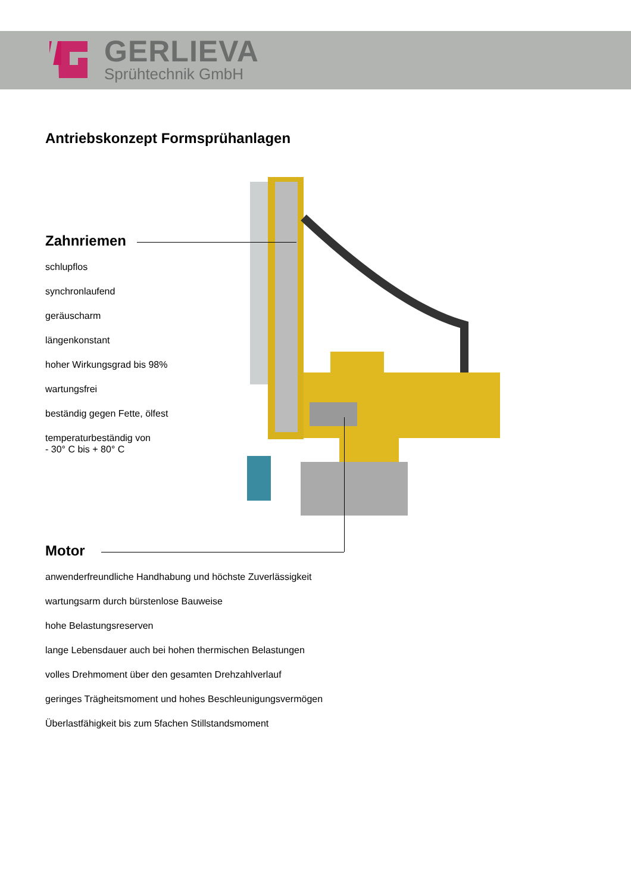GERLIEVA
Sprühtechnik GmbH
Antriebskonzept Formsprühanlagen
Zahnriemen
schlupflos
synchronlaufend
geräuscharm
längenkonstant
hoher Wirkungsgrad bis 98%
wartungsfrei
beständig gegen Fette, ölfest
temperaturbeständig von
- 30° C bis + 80° C
Motor
anwenderfreundliche Handhabung und höchste Zuverlässigkeit
wartungsarm durch bürstenlose Bauweise
hohe Belastungsreserven
lange Lebensdauer auch bei hohen thermischen Belastungen
volles Drehmoment über den gesamten Drehzahlverlauf
geringes Trägheitsmoment und hohes Beschleunigungsvermögen
Überlastfähigkeit bis zum 5fachen Stillstandsmoment